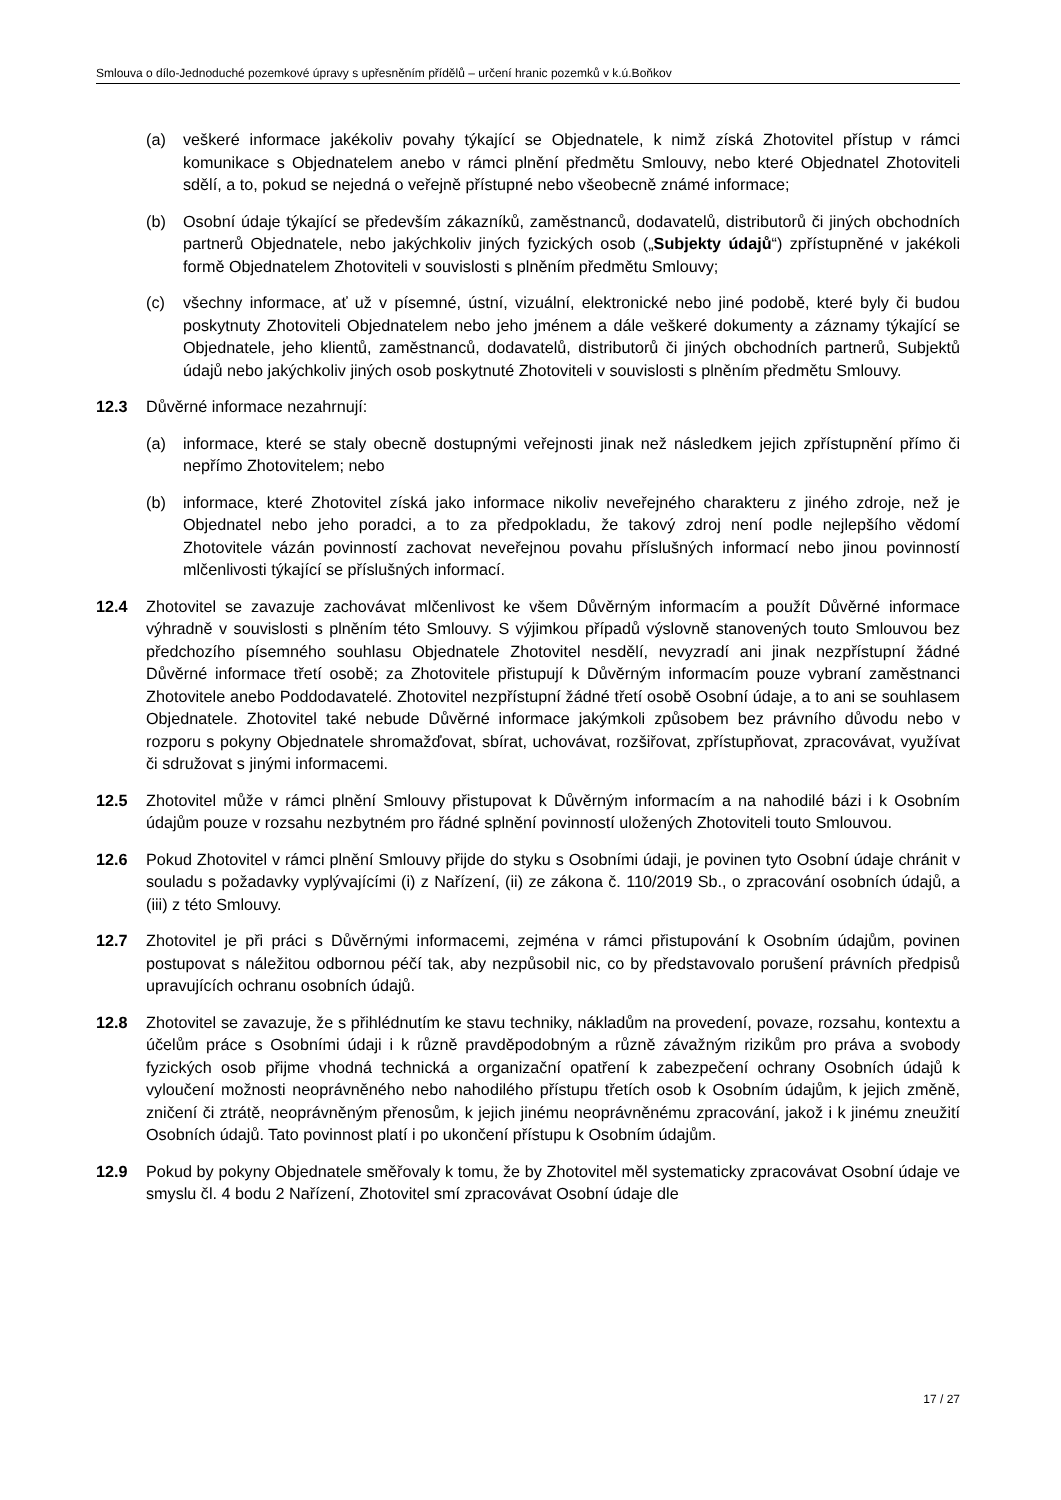Smlouva o dílo-Jednoduché pozemkové úpravy s upřesněním přídělů – určení hranic pozemků v k.ú.Boňkov
(a) veškeré informace jakékoliv povahy týkající se Objednatele, k nimž získá Zhotovitel přístup v rámci komunikace s Objednatelem anebo v rámci plnění předmětu Smlouvy, nebo které Objednatel Zhotoviteli sdělí, a to, pokud se nejedná o veřejně přístupné nebo všeobecně známé informace;
(b) Osobní údaje týkající se především zákazníků, zaměstnanců, dodavatelů, distributorů či jiných obchodních partnerů Objednatele, nebo jakýchkoliv jiných fyzických osob („Subjekty údajů“) zpřístupněné v jakékoli formě Objednatelem Zhotoviteli v souvislosti s plněním předmětu Smlouvy;
(c) všechny informace, ať už v písemné, ústní, vizuální, elektronické nebo jiné podobě, které byly či budou poskytnuty Zhotoviteli Objednatelem nebo jeho jménem a dále veškeré dokumenty a záznamy týkající se Objednatele, jeho klientů, zaměstnanců, dodavatelů, distributorů či jiných obchodních partnerů, Subjektů údajů nebo jakýchkoliv jiných osob poskytnuté Zhotoviteli v souvislosti s plněním předmětu Smlouvy.
12.3 Důvěrné informace nezahrnují:
(a) informace, které se staly obecně dostupnými veřejnosti jinak než následkem jejich zpřístupnění přímo či nepřímo Zhotovitelem; nebo
(b) informace, které Zhotovitel získá jako informace nikoliv neveřejného charakteru z jiného zdroje, než je Objednatel nebo jeho poradci, a to za předpokladu, že takový zdroj není podle nejlepšího vědomí Zhotovitele vázán povinností zachovat neveřejnou povahu příslušných informací nebo jinou povinností mlčenlivosti týkající se příslušných informací.
12.4 Zhotovitel se zavazuje zachovávat mlčenlivost ke všem Důvěrným informacím a použít Důvěrné informace výhradně v souvislosti s plněním této Smlouvy. S výjimkou případů výslovně stanovených touto Smlouvou bez předchozího písemného souhlasu Objednatele Zhotovitel nesdělí, nevyzradí ani jinak nezpřístupní žádné Důvěrné informace třetí osobě; za Zhotovitele přistupují k Důvěrným informacím pouze vybraní zaměstnanci Zhotovitele anebo Poddodavatelé. Zhotovitel nezpřístupní žádné třetí osobě Osobní údaje, a to ani se souhlasem Objednatele. Zhotovitel také nebude Důvěrné informace jakýmkoli způsobem bez právního důvodu nebo v rozporu s pokyny Objednatele shromažďovat, sbírat, uchovávat, rozšiřovat, zpřístupňovat, zpracovávat, využívat či sdružovat s jinými informacemi.
12.5 Zhotovitel může v rámci plnění Smlouvy přistupovat k Důvěrným informacím a na nahodilé bázi i k Osobním údajům pouze v rozsahu nezbytném pro řádné splnění povinností uložených Zhotoviteli touto Smlouvou.
12.6 Pokud Zhotovitel v rámci plnění Smlouvy přijde do styku s Osobními údaji, je povinen tyto Osobní údaje chránit v souladu s požadavky vyplývajícími (i) z Nařízení, (ii) ze zákona č. 110/2019 Sb., o zpracování osobních údajů, a (iii) z této Smlouvy.
12.7 Zhotovitel je při práci s Důvěrnými informacemi, zejména v rámci přistupování k Osobním údajům, povinen postupovat s náležitou odbornou péčí tak, aby nezpůsobil nic, co by představovalo porušení právních předpisů upravujících ochranu osobních údajů.
12.8 Zhotovitel se zavazuje, že s přihlédnutím ke stavu techniky, nákladům na provedení, povaze, rozsahu, kontextu a účelům práce s Osobními údaji i k různě pravděpodobným a různě závažným rizikům pro práva a svobody fyzických osob přijme vhodná technická a organizační opatření k zabezpečení ochrany Osobních údajů k vyloučení možnosti neoprávněného nebo nahodilého přístupu třetích osob k Osobním údajům, k jejich změně, zničení či ztrátě, neoprávněným přenosům, k jejich jinému neoprávněnému zpracování, jakož i k jinému zneužití Osobních údajů. Tato povinnost platí i po ukončení přístupu k Osobním údajům.
12.9 Pokud by pokyny Objednatele směřovaly k tomu, že by Zhotovitel měl systematicky zpracovávat Osobní údaje ve smyslu čl. 4 bodu 2 Nařízení, Zhotovitel smí zpracovávat Osobní údaje dle
17 / 27